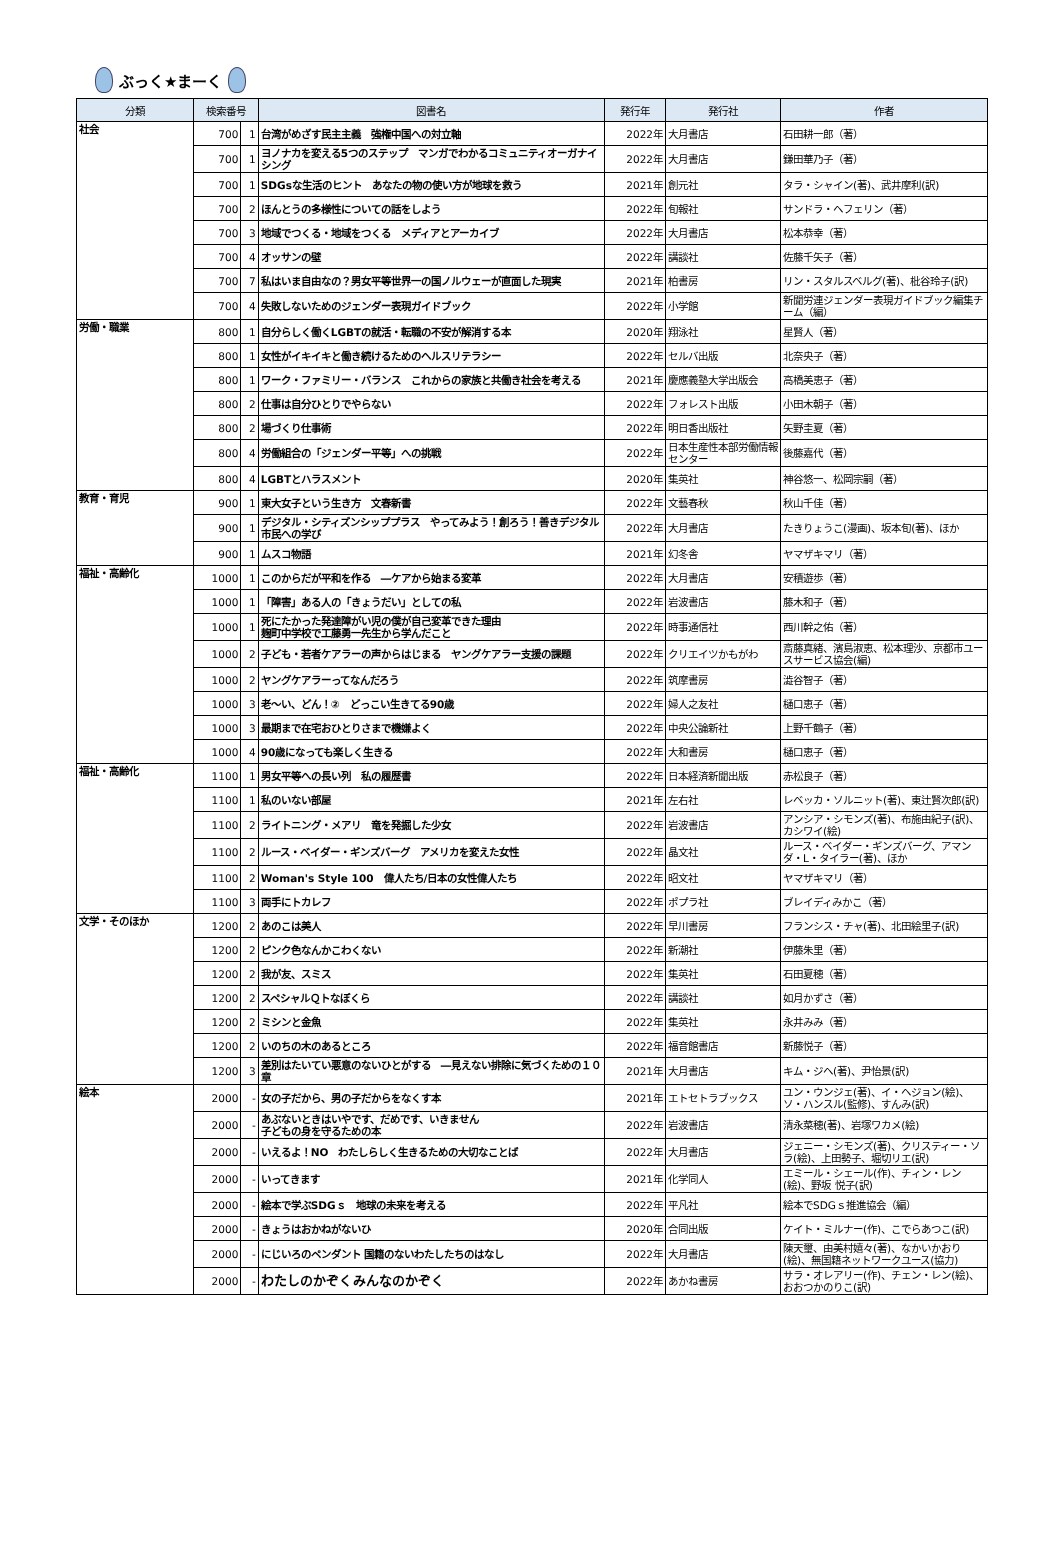ぶっく★まーく
| 分類 | 検索番号 | | 図書名 | 発行年 | 発行社 | 作者 |
| --- | --- | --- | --- | --- | --- | --- |
| 社会 | 700 | 1 | 台湾がめざす民主主義 強権中国への対立軸 | 2022年 | 大月書店 | 石田耕一郎（著） |
| | 700 | 1 | ヨノナカを変える5つのステップ マンガでわかるコミュニティオーガナイシング | 2022年 | 大月書店 | 鎌田華乃子（著） |
| | 700 | 1 | SDGsな生活のヒント あなたの物の使い方が地球を救う | 2021年 | 創元社 | タラ・シャイン(著)、武井摩利(訳) |
| | 700 | 2 | ほんとうの多様性についての話をしよう | 2022年 | 旬報社 | サンドラ・ヘフェリン（著） |
| | 700 | 3 | 地域でつくる・地域をつくる メディアとアーカイブ | 2022年 | 大月書店 | 松本恭幸（著） |
| | 700 | 4 | オッサンの壁 | 2022年 | 講談社 | 佐藤千矢子（著） |
| | 700 | 7 | 私はいま自由なの？男女平等世界一の国ノルウェーが直面した現実 | 2021年 | 柏書房 | リン・スタルスベルグ(著)、枇谷玲子(訳) |
| | 700 | 4 | 失敗しないためのジェンダー表現ガイドブック | 2022年 | 小学館 | 新聞労連ジェンダー表現ガイドブック編集チーム（編） |
| 労働・職業 | 800 | 1 | 自分らしく働くLGBTの就活・転職の不安が解消する本 | 2020年 | 翔泳社 | 星賢人（著） |
| | 800 | 1 | 女性がイキイキと働き続けるためのヘルスリテラシー | 2022年 | セルバ出版 | 北奈央子（著） |
| | 800 | 1 | ワーク・ファミリー・バランス これからの家族と共働き社会を考える | 2021年 | 慶應義塾大学出版会 | 高橋美恵子（著） |
| | 800 | 2 | 仕事は自分ひとりでやらない | 2022年 | フォレスト出版 | 小田木朝子（著） |
| | 800 | 2 | 場づくり仕事術 | 2022年 | 明日香出版社 | 矢野圭夏（著） |
| | 800 | 4 | 労働組合の「ジェンダー平等」への挑戦 | 2022年 | 日本生産性本部労働情報センター | 後藤嘉代（著） |
| | 800 | 4 | LGBTとハラスメント | 2020年 | 集英社 | 神谷悠一、松岡宗嗣（著） |
| 教育・育児 | 900 | 1 | 東大女子という生き方 文春新書 | 2022年 | 文藝春秋 | 秋山千佳（著） |
| | 900 | 1 | デジタル・シティズンシッププラス やってみよう！創ろう！善きデジタル市民への学び | 2022年 | 大月書店 | たきりょうこ(漫画)、坂本旬(著)、ほか |
| | 900 | 1 | ムスコ物語 | 2021年 | 幻冬舎 | ヤマザキマリ（著） |
| 福祉・高齢化 | 1000 | 1 | このからだが平和を作る ―ケアから始まる変革 | 2022年 | 大月書店 | 安積遊歩（著） |
| | 1000 | 1 | 「障害」ある人の「きょうだい」としての私 | 2022年 | 岩波書店 | 藤木和子（著） |
| | 1000 | 1 | 死にたかった発達障がい児の僕が自己変革できた理由 麹町中学校で工藤勇一先生から学んだこと | 2022年 | 時事通信社 | 西川幹之佑（著） |
| | 1000 | 2 | 子ども・若者ケアラーの声からはじまる ヤングケアラー支援の課題 | 2022年 | クリエイツかもがわ | 斎藤真緒、濱島淑恵、松本理沙、京都市ユースサービス協会(編) |
| | 1000 | 2 | ヤングケアラーってなんだろう | 2022年 | 筑摩書房 | 澁谷智子（著） |
| | 1000 | 3 | 老～い、どん！② どっこい生きてる90歳 | 2022年 | 婦人之友社 | 樋口恵子（著） |
| | 1000 | 3 | 最期まで在宅おひとりさまで機嫌よく | 2022年 | 中央公論新社 | 上野千鶴子（著） |
| | 1000 | 4 | 90歳になっても楽しく生きる | 2022年 | 大和書房 | 樋口恵子（著） |
| 福祉・高齢化 | 1100 | 1 | 男女平等への長い列 私の履歴書 | 2022年 | 日本経済新聞出版 | 赤松良子（著） |
| | 1100 | 1 | 私のいない部屋 | 2021年 | 左右社 | レベッカ・ソルニット(著)、東辻賢次郎(訳) |
| | 1100 | 2 | ライトニング・メアリ 竜を発掘した少女 | 2022年 | 岩波書店 | アンシア・シモンズ(著)、布施由紀子(訳)、カシワイ(絵) |
| | 1100 | 2 | ルース・ベイダー・ギンズバーグ アメリカを変えた女性 | 2022年 | 晶文社 | ルース・ベイダー・ギンズバーグ、アマンダ・L・タイラー(著)、ほか |
| | 1100 | 2 | Woman's Style 100 偉人たち/日本の女性偉人たち | 2022年 | 昭文社 | ヤマザキマリ（著） |
| | 1100 | 3 | 両手にトカレフ | 2022年 | ポプラ社 | ブレイディみかこ（著） |
| 文学・そのほか | 1200 | 2 | あのこは美人 | 2022年 | 早川書房 | フランシス・チャ(著)、北田絵里子(訳) |
| | 1200 | 2 | ピンク色なんかこわくない | 2022年 | 新潮社 | 伊藤朱里（著） |
| | 1200 | 2 | 我が友、スミス | 2022年 | 集英社 | 石田夏穂（著） |
| | 1200 | 2 | スペシャルＱトなぼくら | 2022年 | 講談社 | 如月かずさ（著） |
| | 1200 | 2 | ミシンと金魚 | 2022年 | 集英社 | 永井みみ（著） |
| | 1200 | 2 | いのちの木のあるところ | 2022年 | 福音館書店 | 新藤悦子（著） |
| | 1200 | 3 | 差別はたいてい悪意のないひとがする ―見えない排除に気づくための１０章 | 2021年 | 大月書店 | キム・ジヘ(著)、尹怡景(訳) |
| 絵本 | 2000 | - | 女の子だから、男の子だからをなくす本 | 2021年 | エトセトラブックス | ユン・ウンジェ(著)、イ・ヘジョン(絵)、ソ・ハンスル(監修)、すんみ(訳) |
| | 2000 | - | あぶないときはいやです、だめです、いきません 子どもの身を守るための本 | 2022年 | 岩波書店 | 清永菜穂(著)、岩塚ワカメ(絵) |
| | 2000 | - | いえるよ！NO わたしらしく生きるための大切なことば | 2022年 | 大月書店 | ジェニー・シモンズ(著)、クリスティー・ソラ(絵)、上田勢子、堀切リエ(訳) |
| | 2000 | - | いってきます | 2021年 | 化学同人 | エミール・シェール(作)、チィン・レン(絵)、野坂 悦子(訳) |
| | 2000 | - | 絵本で学ぶSDGｓ 地球の未来を考える | 2022年 | 平凡社 | 絵本でSDGｓ推進協会（編） |
| | 2000 | - | きょうはおかねがないひ | 2020年 | 合同出版 | ケイト・ミルナー(作)、こでらあつこ(訳) |
| | 2000 | - | にじいろのペンダント 国籍のないわたしたちのはなし | 2022年 | 大月書店 | 陳天璽、由美村嬉々(著)、なかいかおり(絵)、無国籍ネットワークユース(協力) |
| | 2000 | - | わたしのかぞくみんなのかぞく | 2022年 | あかね書房 | サラ・オレアリー(作)、チェン・レン(絵)、おおつかのりこ(訳) |